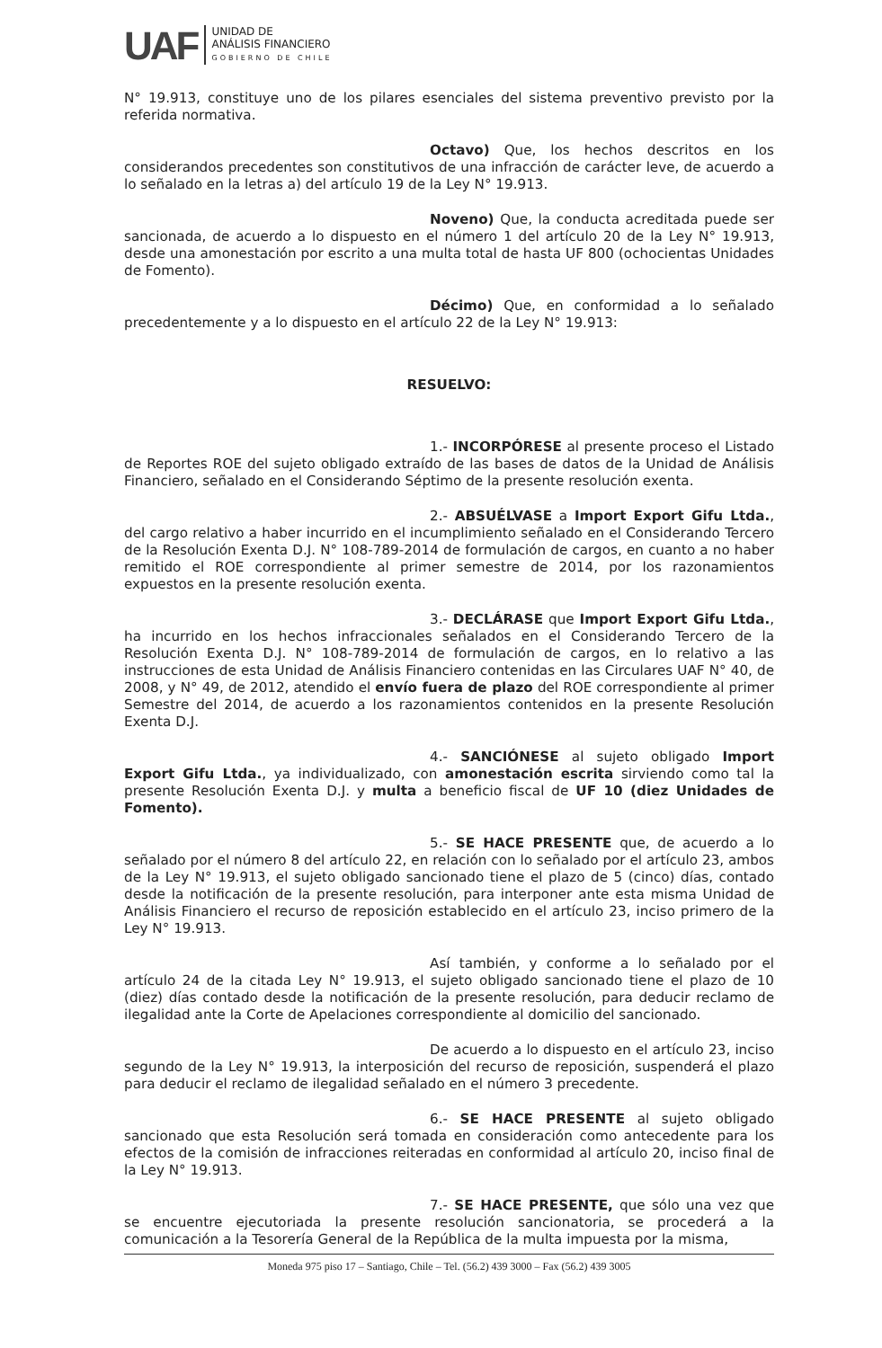UAF
UNIDAD DE
ANÁLISIS FINANCIERO
GOBIERNO DE CHILE
N° 19.913, constituye uno de los pilares esenciales del sistema preventivo previsto por la referida normativa.
Octavo) Que, los hechos descritos en los considerandos precedentes son constitutivos de una infracción de carácter leve, de acuerdo a lo señalado en la letras a) del artículo 19 de la Ley N° 19.913.
Noveno) Que, la conducta acreditada puede ser sancionada, de acuerdo a lo dispuesto en el número 1 del artículo 20 de la Ley N° 19.913, desde una amonestación por escrito a una multa total de hasta UF 800 (ochocientas Unidades de Fomento).
Décimo) Que, en conformidad a lo señalado precedentemente y a lo dispuesto en el artículo 22 de la Ley N° 19.913:
RESUELVO:
1.- INCORPÓRESE al presente proceso el Listado de Reportes ROE del sujeto obligado extraído de las bases de datos de la Unidad de Análisis Financiero, señalado en el Considerando Séptimo de la presente resolución exenta.
2.- ABSUÉLVASE a Import Export Gifu Ltda., del cargo relativo a haber incurrido en el incumplimiento señalado en el Considerando Tercero de la Resolución Exenta D.J. N° 108-789-2014 de formulación de cargos, en cuanto a no haber remitido el ROE correspondiente al primer semestre de 2014, por los razonamientos expuestos en la presente resolución exenta.
3.- DECLÁRASE que Import Export Gifu Ltda., ha incurrido en los hechos infraccionales señalados en el Considerando Tercero de la Resolución Exenta D.J. N° 108-789-2014 de formulación de cargos, en lo relativo a las instrucciones de esta Unidad de Análisis Financiero contenidas en las Circulares UAF N° 40, de 2008, y N° 49, de 2012, atendido el envío fuera de plazo del ROE correspondiente al primer Semestre del 2014, de acuerdo a los razonamientos contenidos en la presente Resolución Exenta D.J.
4.- SANCIÓNESE al sujeto obligado Import Export Gifu Ltda., ya individualizado, con amonestación escrita sirviendo como tal la presente Resolución Exenta D.J. y multa a beneficio fiscal de UF 10 (diez Unidades de Fomento).
5.- SE HACE PRESENTE que, de acuerdo a lo señalado por el número 8 del artículo 22, en relación con lo señalado por el artículo 23, ambos de la Ley N° 19.913, el sujeto obligado sancionado tiene el plazo de 5 (cinco) días, contado desde la notificación de la presente resolución, para interponer ante esta misma Unidad de Análisis Financiero el recurso de reposición establecido en el artículo 23, inciso primero de la Ley N° 19.913.
Así también, y conforme a lo señalado por el artículo 24 de la citada Ley N° 19.913, el sujeto obligado sancionado tiene el plazo de 10 (diez) días contado desde la notificación de la presente resolución, para deducir reclamo de ilegalidad ante la Corte de Apelaciones correspondiente al domicilio del sancionado.
De acuerdo a lo dispuesto en el artículo 23, inciso segundo de la Ley N° 19.913, la interposición del recurso de reposición, suspenderá el plazo para deducir el reclamo de ilegalidad señalado en el número 3 precedente.
6.- SE HACE PRESENTE al sujeto obligado sancionado que esta Resolución será tomada en consideración como antecedente para los efectos de la comisión de infracciones reiteradas en conformidad al artículo 20, inciso final de la Ley N° 19.913.
7.- SE HACE PRESENTE, que sólo una vez que se encuentre ejecutoriada la presente resolución sancionatoria, se procederá a la comunicación a la Tesorería General de la República de la multa impuesta por la misma,
Moneda 975 piso 17 – Santiago, Chile – Tel. (56.2) 439 3000 – Fax (56.2) 439 3005